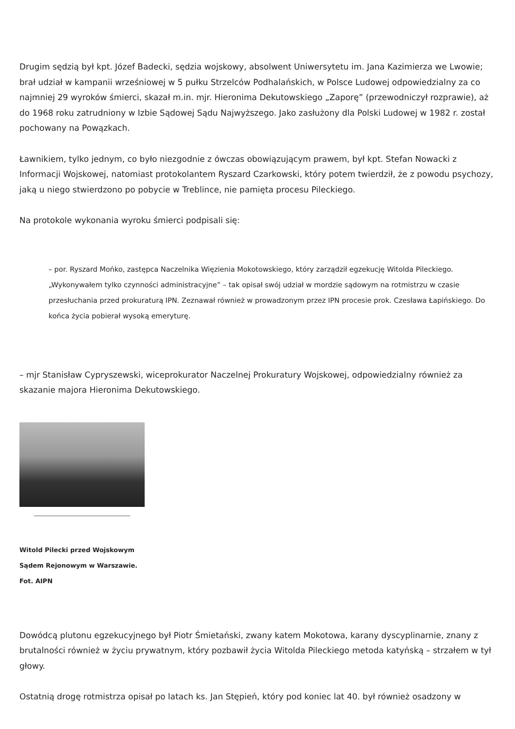Drugim sędzią był kpt. Józef Badecki, sędzia wojskowy, absolwent Uniwersytetu im. Jana Kazimierza we Lwowie; brał udział w kampanii wrześniowej w 5 pułku Strzelców Podhalańskich, w Polsce Ludowej odpowiedzialny za co najmniej 29 wyroków śmierci, skazał m.in. mjr. Hieronima Dekutowskiego „Zaporę” (przewodniczył rozprawie), aż do 1968 roku zatrudniony w Izbie Sądowej Sądu Najwyższego. Jako zasłużony dla Polski Ludowej w 1982 r. został pochowany na Powązkach.
Ławnikiem, tylko jednym, co było niezgodnie z ówczas obowiązującym prawem, był kpt. Stefan Nowacki z Informacji Wojskowej, natomiast protokolantem Ryszard Czarkowski, który potem twierdził, że z powodu psychozy, jaką u niego stwierdzono po pobycie w Treblince, nie pamięta procesu Pileckiego.
Na protokole wykonania wyroku śmierci podpisali się:
– por. Ryszard Mońko, zastępca Naczelnika Więzienia Mokotowskiego, który zarządził egzekucję Witolda Pileckiego. „Wykonywałem tylko czynności administracyjne” – tak opisał swój udział w mordzie sądowym na rotmistrzu w czasie przesłuchania przed prokuraturą IPN. Zeznawał również w prowadzonym przez IPN procesie prok. Czesława Łapińskiego. Do końca życia pobierał wysoką emeryturę.
– mjr Stanisław Cypryszewski, wiceprokurator Naczelnej Prokuratury Wojskowej, odpowiedzialny również za skazanie majora Hieronima Dekutowskiego.
Witold Pilecki przed Wojskowym Sądem Rejonowym w Warszawie. Fot. AIPN
Dowódcą plutonu egzekucyjnego był Piotr Śmietański, zwany katem Mokotowa, karany dyscyplinarnie, znany z brutalności również w życiu prywatnym, który pozbawił życia Witolda Pileckiego metoda katyńską – strzałem w tył głowy.
Ostatnią drogę rotmistrza opisał po latach ks. Jan Stępień, który pod koniec lat 40. był również osadzony w